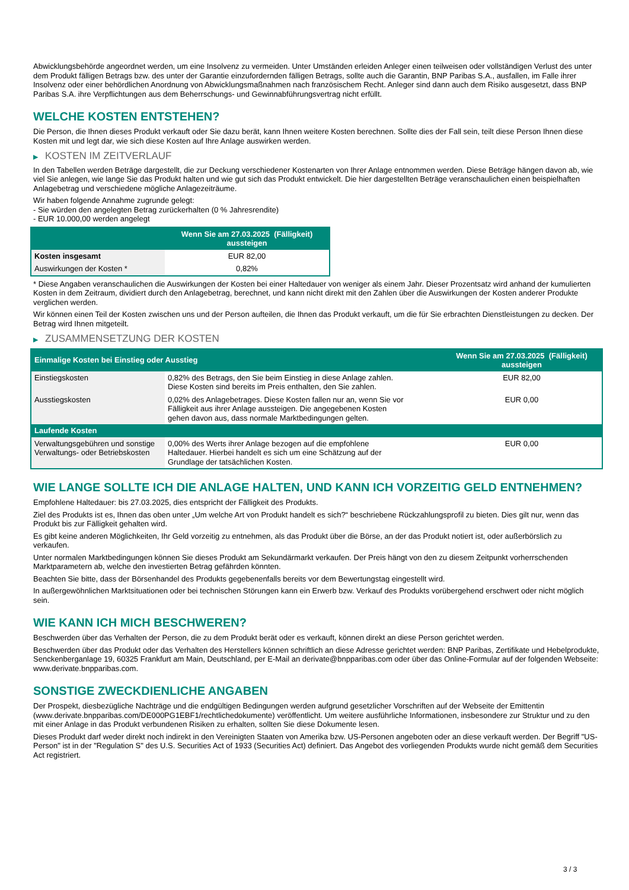Abwicklungsbehörde angeordnet werden, um eine Insolvenz zu vermeiden. Unter Umständen erleiden Anleger einen teilweisen oder vollständigen Verlust des unter dem Produkt fälligen Betrags bzw. des unter der Garantie einzufordernden fälligen Betrags, sollte auch die Garantin, BNP Paribas S.A., ausfallen, im Falle ihrer Insolvenz oder einer behördlichen Anordnung von Abwicklungsmaßnahmen nach französischem Recht. Anleger sind dann auch dem Risiko ausgesetzt, dass BNP Paribas S.A. ihre Verpflichtungen aus dem Beherrschungs- und Gewinnabführungsvertrag nicht erfüllt.
WELCHE KOSTEN ENTSTEHEN?
Die Person, die Ihnen dieses Produkt verkauft oder Sie dazu berät, kann Ihnen weitere Kosten berechnen. Sollte dies der Fall sein, teilt diese Person Ihnen diese Kosten mit und legt dar, wie sich diese Kosten auf Ihre Anlage auswirken werden.
▶ KOSTEN IM ZEITVERLAUF
In den Tabellen werden Beträge dargestellt, die zur Deckung verschiedener Kostenarten von Ihrer Anlage entnommen werden. Diese Beträge hängen davon ab, wie viel Sie anlegen, wie lange Sie das Produkt halten und wie gut sich das Produkt entwickelt. Die hier dargestellten Beträge veranschaulichen einen beispielhaften Anlagebetrag und verschiedene mögliche Anlagezeiträume.
Wir haben folgende Annahme zugrunde gelegt:
- Sie würden den angelegten Betrag zurückerhalten (0 % Jahresrendite)
- EUR 10.000,00 werden angelegt
| | Wenn Sie am 27.03.2025 (Fälligkeit) aussteigen |
| --- | --- |
| Kosten insgesamt | EUR 82,00 |
| Auswirkungen der Kosten * | 0,82% |
* Diese Angaben veranschaulichen die Auswirkungen der Kosten bei einer Haltedauer von weniger als einem Jahr. Dieser Prozentsatz wird anhand der kumulierten Kosten in dem Zeitraum, dividiert durch den Anlagebetrag, berechnet, und kann nicht direkt mit den Zahlen über die Auswirkungen der Kosten anderer Produkte verglichen werden.
Wir können einen Teil der Kosten zwischen uns und der Person aufteilen, die Ihnen das Produkt verkauft, um die für Sie erbrachten Dienstleistungen zu decken. Der Betrag wird Ihnen mitgeteilt.
▶ ZUSAMMENSETZUNG DER KOSTEN
| Einmalige Kosten bei Einstieg oder Ausstieg | | Wenn Sie am 27.03.2025 (Fälligkeit) aussteigen |
| --- | --- | --- |
| Einstiegskosten | 0,82% des Betrags, den Sie beim Einstieg in diese Anlage zahlen. Diese Kosten sind bereits im Preis enthalten, den Sie zahlen. | EUR 82,00 |
| Ausstiegskosten | 0,02% des Anlagebetrages. Diese Kosten fallen nur an, wenn Sie vor Fälligkeit aus ihrer Anlage aussteigen. Die angegebenen Kosten gehen davon aus, dass normale Marktbedingungen gelten. | EUR 0,00 |
| Laufende Kosten | | |
| Verwaltungsgebühren und sonstige Verwaltungs- oder Betriebskosten | 0,00% des Werts ihrer Anlage bezogen auf die empfohlene Haltedauer. Hierbei handelt es sich um eine Schätzung auf der Grundlage der tatsächlichen Kosten. | EUR 0,00 |
WIE LANGE SOLLTE ICH DIE ANLAGE HALTEN, UND KANN ICH VORZEITIG GELD ENTNEHMEN?
Empfohlene Haltedauer: bis 27.03.2025, dies entspricht der Fälligkeit des Produkts.
Ziel des Produkts ist es, Ihnen das oben unter „Um welche Art von Produkt handelt es sich?“ beschriebene Rückzahlungsprofil zu bieten. Dies gilt nur, wenn das Produkt bis zur Fälligkeit gehalten wird.
Es gibt keine anderen Möglichkeiten, Ihr Geld vorzeitig zu entnehmen, als das Produkt über die Börse, an der das Produkt notiert ist, oder außerbörslich zu verkaufen.
Unter normalen Marktbedingungen können Sie dieses Produkt am Sekundärmarkt verkaufen. Der Preis hängt von den zu diesem Zeitpunkt vorherrschenden Marktparametern ab, welche den investierten Betrag gefährden könnten.
Beachten Sie bitte, dass der Börsenhandel des Produkts gegebenenfalls bereits vor dem Bewertungstag eingestellt wird.
In außergewöhnlichen Marktsituationen oder bei technischen Störungen kann ein Erwerb bzw. Verkauf des Produkts vorübergehend erschwert oder nicht möglich sein.
WIE KANN ICH MICH BESCHWEREN?
Beschwerden über das Verhalten der Person, die zu dem Produkt berät oder es verkauft, können direkt an diese Person gerichtet werden.
Beschwerden über das Produkt oder das Verhalten des Herstellers können schriftlich an diese Adresse gerichtet werden: BNP Paribas, Zertifikate und Hebelprodukte, Senckenberganlage 19, 60325 Frankfurt am Main, Deutschland, per E-Mail an derivate@bnpparibas.com oder über das Online-Formular auf der folgenden Webseite: www.derivate.bnpparibas.com.
SONSTIGE ZWECKDIENLICHE ANGABEN
Der Prospekt, diesbezügliche Nachträge und die endgültigen Bedingungen werden aufgrund gesetzlicher Vorschriften auf der Webseite der Emittentin (www.derivate.bnpparibas.com/DE000PG1EBF1/rechtlichedokumente) veröffentlicht. Um weitere ausführliche Informationen, insbesondere zur Struktur und zu den mit einer Anlage in das Produkt verbundenen Risiken zu erhalten, sollten Sie diese Dokumente lesen.
Dieses Produkt darf weder direkt noch indirekt in den Vereinigten Staaten von Amerika bzw. US-Personen angeboten oder an diese verkauft werden. Der Begriff "US-Person" ist in der "Regulation S" des U.S. Securities Act of 1933 (Securities Act) definiert. Das Angebot des vorliegenden Produkts wurde nicht gemäß dem Securities Act registriert.
3 / 3